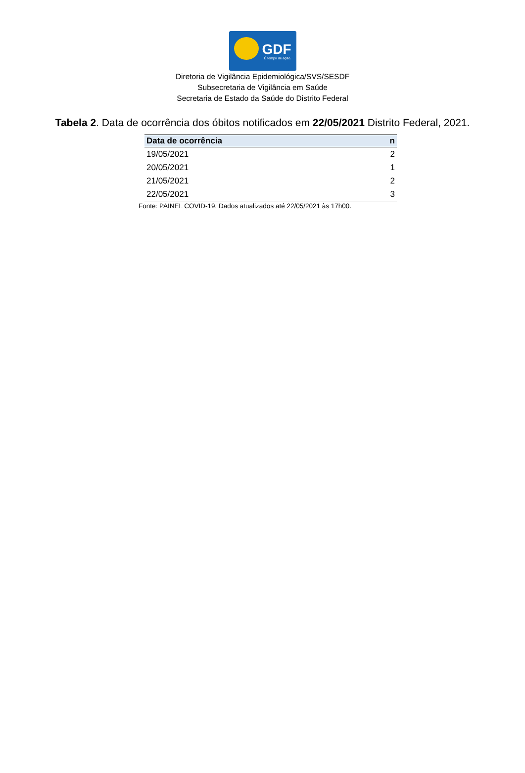GDF
É tempo de ação.
Diretoria de Vigilância Epidemiológica/SVS/SESDF
Subsecretaria de Vigilância em Saúde
Secretaria de Estado da Saúde do Distrito Federal
Tabela 2. Data de ocorrência dos óbitos notificados em 22/05/2021 Distrito Federal, 2021.
| Data de ocorrência | n |
| --- | --- |
| 19/05/2021 | 2 |
| 20/05/2021 | 1 |
| 21/05/2021 | 2 |
| 22/05/2021 | 3 |
Fonte: PAINEL COVID-19. Dados atualizados até 22/05/2021 às 17h00.